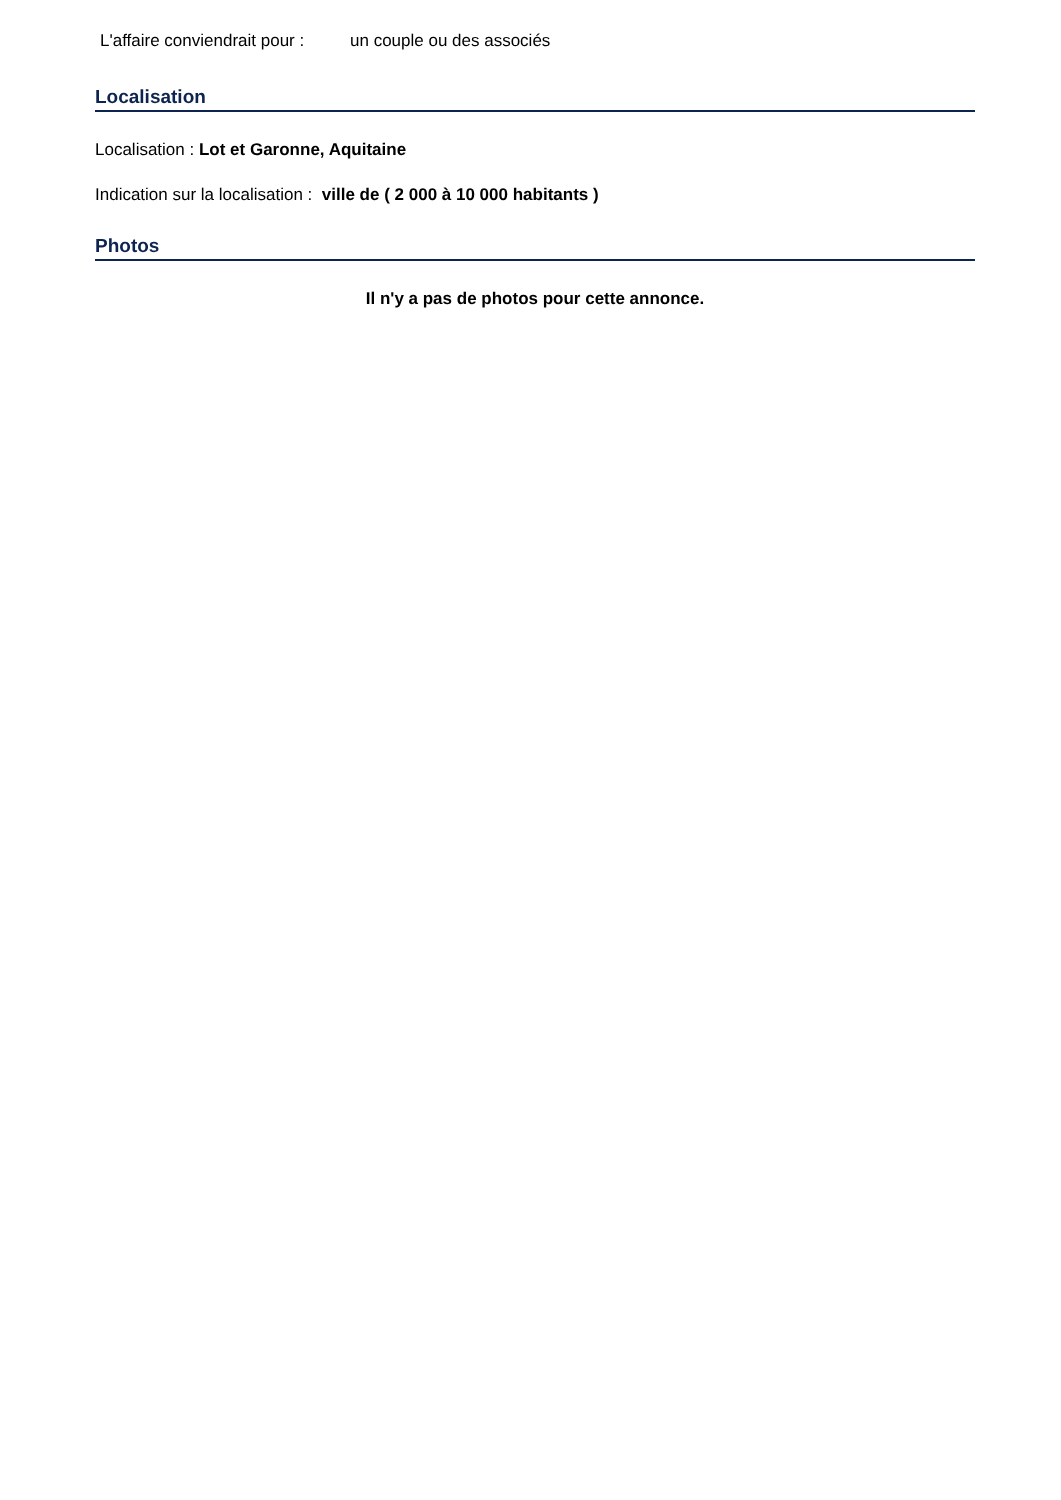L'affaire conviendrait pour : un couple ou des associés
Localisation
Localisation : Lot et Garonne, Aquitaine
Indication sur la localisation : ville de ( 2 000 à 10 000 habitants )
Photos
Il n'y a pas de photos pour cette annonce.